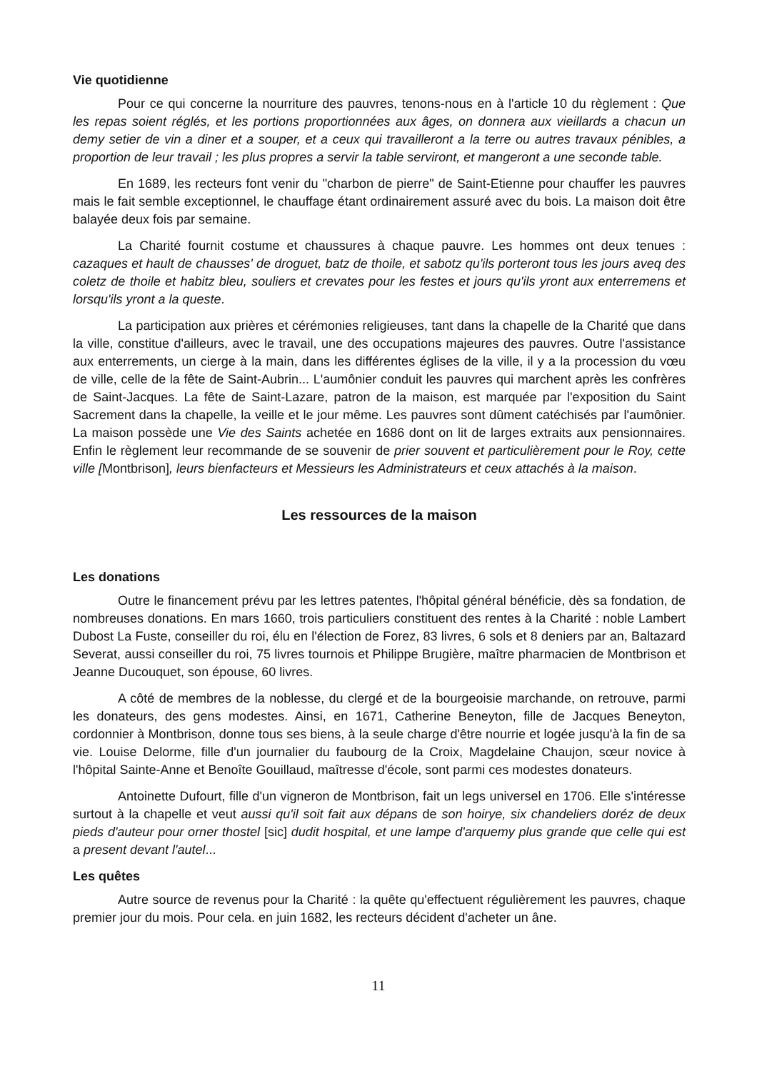Vie quotidienne
Pour ce qui concerne la nourriture des pauvres, tenons-nous en à l'article 10 du règlement : Que les repas soient réglés, et les portions proportionnées aux âges, on donnera aux vieillards a chacun un demy setier de vin a diner et a souper, et a ceux qui travailleront a la terre ou autres travaux pénibles, a proportion de leur travail ; les plus propres a servir la table serviront, et mangeront a une seconde table.
En 1689, les recteurs font venir du "charbon de pierre" de Saint-Etienne pour chauffer les pauvres mais le fait semble exceptionnel, le chauffage étant ordinairement assuré avec du bois. La maison doit être balayée deux fois par semaine.
La Charité fournit costume et chaussures à chaque pauvre. Les hommes ont deux tenues : cazaques et hault de chausses' de droguet, batz de thoile, et sabotz qu'ils porteront tous les jours aveq des coletz de thoile et habitz bleu, souliers et crevates pour les festes et jours qu'ils yront aux enterremens et lorsqu'ils yront a la queste.
La participation aux prières et cérémonies religieuses, tant dans la chapelle de la Charité que dans la ville, constitue d'ailleurs, avec le travail, une des occupations majeures des pauvres. Outre l'assistance aux enterrements, un cierge à la main, dans les différentes églises de la ville, il y a la procession du vœu de ville, celle de la fête de Saint-Aubrin... L'aumônier conduit les pauvres qui marchent après les confrères de Saint-Jacques. La fête de Saint-Lazare, patron de la maison, est marquée par l'exposition du Saint Sacrement dans la chapelle, la veille et le jour même. Les pauvres sont dûment catéchisés par l'aumônier. La maison possède une Vie des Saints achetée en 1686 dont on lit de larges extraits aux pensionnaires. Enfin le règlement leur recommande de se souvenir de prier souvent et particulièrement pour le Roy, cette ville [Montbrison], leurs bienfacteurs et Messieurs les Administrateurs et ceux attachés à la maison.
Les ressources de la maison
Les donations
Outre le financement prévu par les lettres patentes, l'hôpital général bénéficie, dès sa fondation, de nombreuses donations. En mars 1660, trois particuliers constituent des rentes à la Charité : noble Lambert Dubost La Fuste, conseiller du roi, élu en l'élection de Forez, 83 livres, 6 sols et 8 deniers par an, Baltazard Severat, aussi conseiller du roi, 75 livres tournois et Philippe Brugière, maître pharmacien de Montbrison et Jeanne Ducouquet, son épouse, 60 livres.
A côté de membres de la noblesse, du clergé et de la bourgeoisie marchande, on retrouve, parmi les donateurs, des gens modestes. Ainsi, en 1671, Catherine Beneyton, fille de Jacques Beneyton, cordonnier à Montbrison, donne tous ses biens, à la seule charge d'être nourrie et logée jusqu'à la fin de sa vie. Louise Delorme, fille d'un journalier du faubourg de la Croix, Magdelaine Chaujon, sœur novice à l'hôpital Sainte-Anne et Benoîte Gouillaud, maîtresse d'école, sont parmi ces modestes donateurs.
Antoinette Dufourt, fille d'un vigneron de Montbrison, fait un legs universel en 1706. Elle s'intéresse surtout à la chapelle et veut aussi qu'il soit fait aux dépans de son hoirye, six chandeliers doréz de deux pieds d'auteur pour orner thostel [sic] dudit hospital, et une lampe d'arquemy plus grande que celle qui est a present devant l'autel...
Les quêtes
Autre source de revenus pour la Charité : la quête qu'effectuent régulièrement les pauvres, chaque premier jour du mois. Pour cela. en juin 1682, les recteurs décident d'acheter un âne.
11